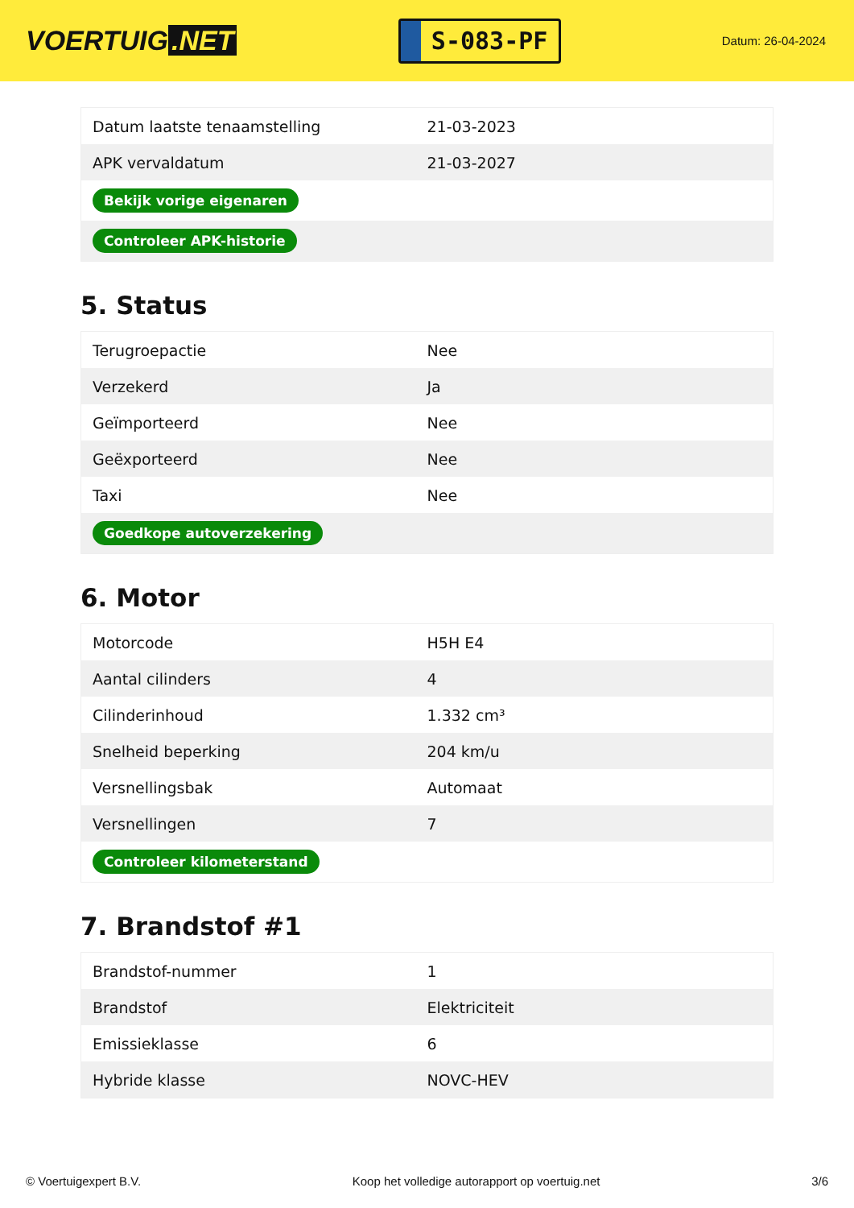VOERTUIG.NET
S-083-PF
Datum: 26-04-2024
| Datum laatste tenaamstelling | 21-03-2023 |
| APK vervaldatum | 21-03-2027 |
| Bekijk vorige eigenaren | |
| Controleer APK-historie | |
5. Status
| Terugroepactie | Nee |
| Verzekerd | Ja |
| Geïmporteerd | Nee |
| Geëxporteerd | Nee |
| Taxi | Nee |
| Goedkope autoverzekering | |
6. Motor
| Motorcode | H5H E4 |
| Aantal cilinders | 4 |
| Cilinderinhoud | 1.332 cm³ |
| Snelheid beperking | 204 km/u |
| Versnellingsbak | Automaat |
| Versnellingen | 7 |
| Controleer kilometerstand | |
7. Brandstof #1
| Brandstof-nummer | 1 |
| Brandstof | Elektriciteit |
| Emissieklasse | 6 |
| Hybride klasse | NOVC-HEV |
© Voertuigexpert B.V. Koop het volledige autorapport op voertuig.net 3/6